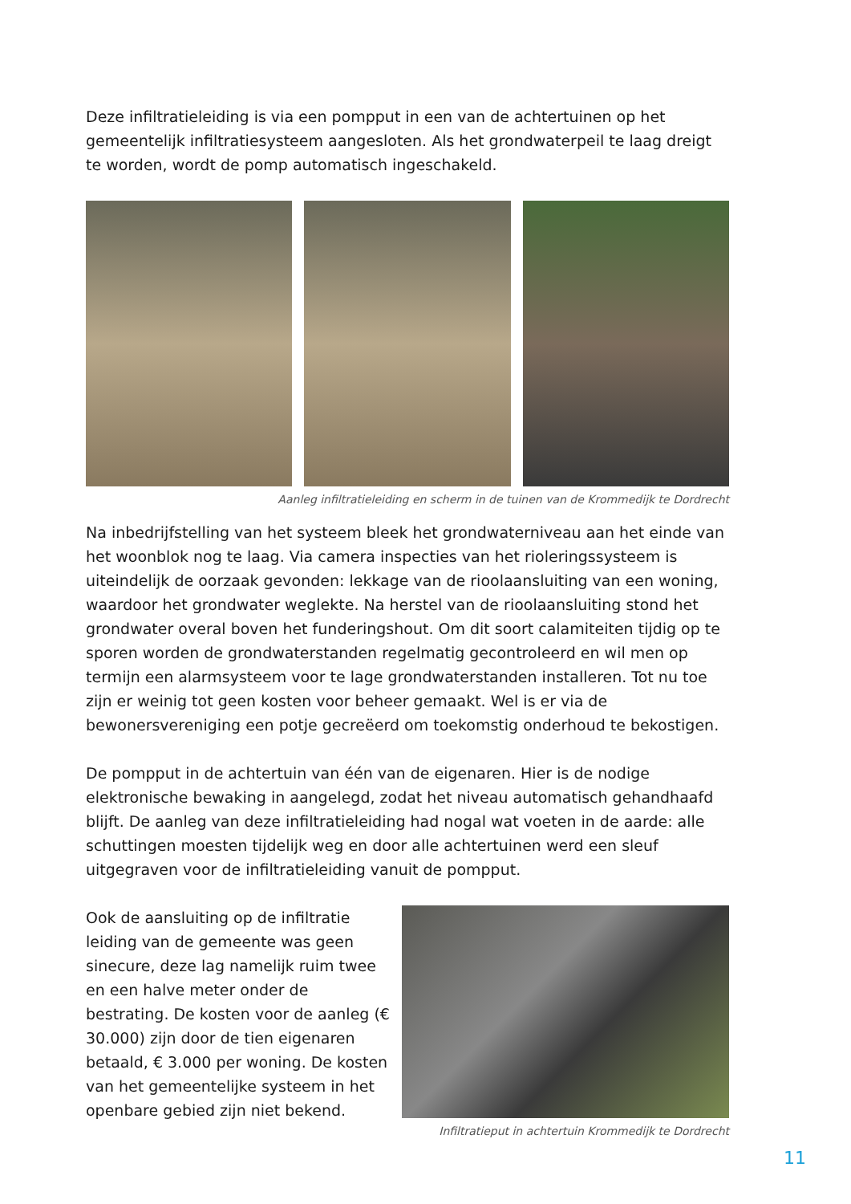Deze infiltratieleiding is via een pompput in een van de achtertuinen op het gemeentelijk infiltratiesysteem aangesloten. Als het grondwaterpeil te laag dreigt te worden, wordt de pomp automatisch ingeschakeld.
Aanleg infiltratieleiding en scherm in de tuinen van de Krommedijk te Dordrecht
Na inbedrijfstelling van het systeem bleek het grondwaterniveau aan het einde van het woonblok nog te laag. Via camera inspecties van het rioleringssysteem is uiteindelijk de oorzaak gevonden: lekkage van de rioolaansluiting van een woning, waardoor het grondwater weglekte. Na herstel van de rioolaansluiting stond het grondwater overal boven het funderingshout. Om dit soort calamiteiten tijdig op te sporen worden de grondwaterstanden regelmatig gecontroleerd en wil men op termijn een alarmsysteem voor te lage grondwaterstanden installeren. Tot nu toe zijn er weinig tot geen kosten voor beheer gemaakt. Wel is er via de bewonersvereniging een potje gecreëerd om toekomstig onderhoud te bekostigen.
De pompput in de achtertuin van één van de eigenaren. Hier is de nodige elektronische bewaking in aangelegd, zodat het niveau automatisch gehandhaafd blijft. De aanleg van deze infiltratieleiding had nogal wat voeten in de aarde: alle schuttingen moesten tijdelijk weg en door alle achtertuinen werd een sleuf uitgegraven voor de infiltratieleiding vanuit de pompput.
Ook de aansluiting op de infiltratie leiding van de gemeente was geen sinecure, deze lag namelijk ruim twee en een halve meter onder de bestrating. De kosten voor de aanleg (€ 30.000) zijn door de tien eigenaren betaald, € 3.000 per woning. De kosten van het gemeentelijke systeem in het openbare gebied zijn niet bekend.
Infiltratieput in achtertuin Krommedijk te Dordrecht
11